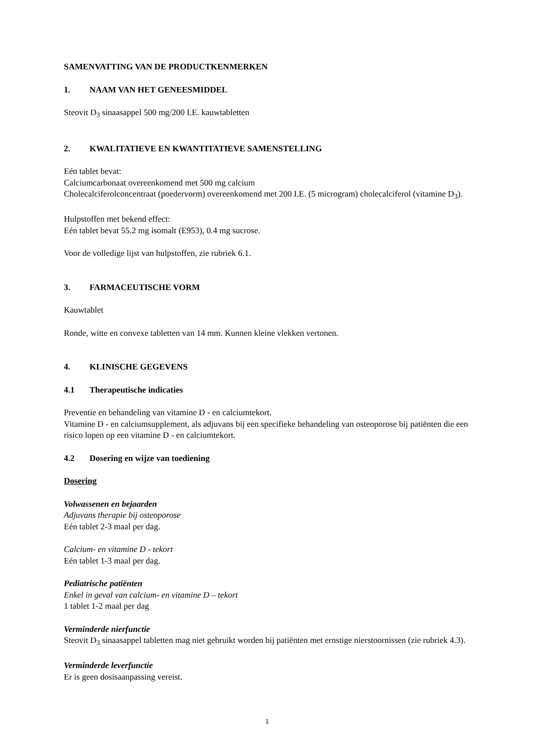SAMENVATTING VAN DE PRODUCTKENMERKEN
1. NAAM VAN HET GENEESMIDDEL
Steovit D<sub>3</sub> sinaasappel 500 mg/200 I.E. kauwtabletten
2. KWALITATIEVE EN KWANTITATIEVE SAMENSTELLING
Eén tablet bevat:
Calciumcarbonaat overeenkomend met 500 mg calcium
Cholecalciferolconcentraat (poedervorm) overeenkomend met 200 I.E. (5 microgram) cholecalciferol (vitamine D<sub>3</sub>).
Hulpstoffen met bekend effect:
Eén tablet bevat 55.2 mg isomalt (E953), 0.4 mg sucrose.
Voor de volledige lijst van hulpstoffen, zie rubriek 6.1.
3. FARMACEUTISCHE VORM
Kauwtablet
Ronde, witte en convexe tabletten van 14 mm. Kunnen kleine vlekken vertonen.
4. KLINISCHE GEGEVENS
4.1 Therapeutische indicaties
Preventie en behandeling van vitamine D - en calciumtekort.
Vitamine D - en calciumsupplement, als adjuvans bij een specifieke behandeling van osteoporose bij patiënten die een risico lopen op een vitamine D - en calciumtekort.
4.2 Dosering en wijze van toediening
Dosering
Volwassenen en bejaarden
Adjuvans therapie bij osteoporose
Eén tablet 2-3 maal per dag.
Calcium- en vitamine D - tekort
Eén tablet 1-3 maal per dag.
Pediatrische patiënten
Enkel in geval van calcium- en vitamine D – tekort
1 tablet 1-2 maal per dag
Verminderde nierfunctie
Steovit D<sub>3</sub> sinaasappel tabletten mag niet gebruikt worden bij patiënten met ernstige nierstoornissen (zie rubriek 4.3).
Verminderde leverfunctie
Er is geen dosisaanpassing vereist.
1